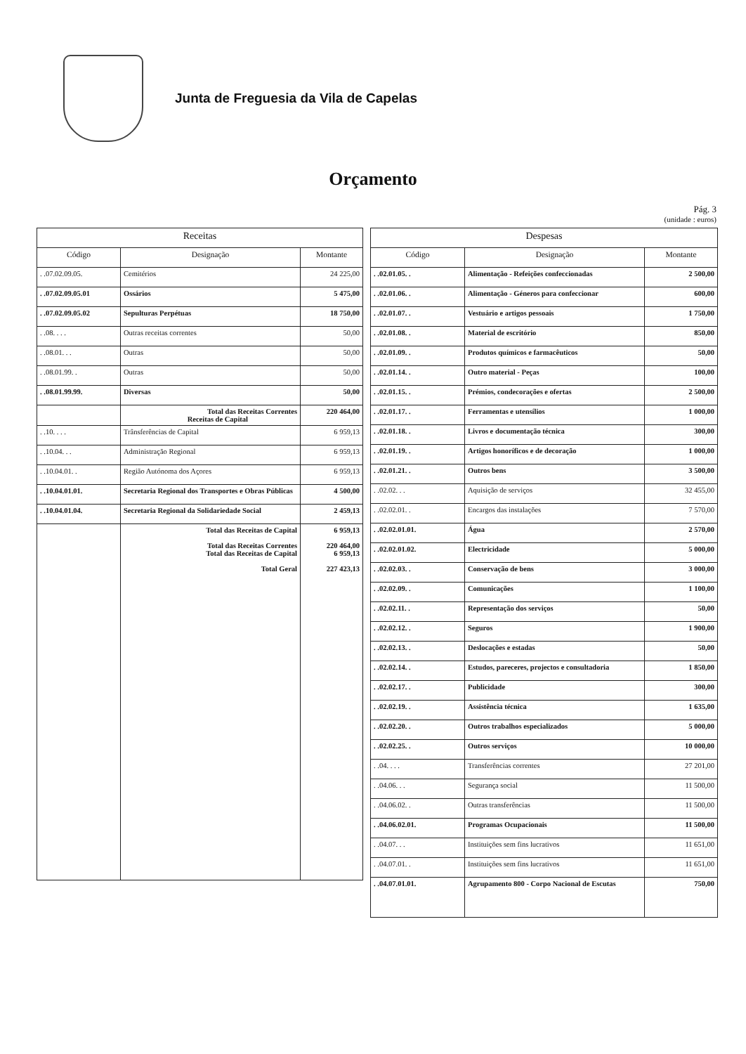Junta de Freguesia da Vila de Capelas
Orçamento
Pág. 3
(unidade : euros)
| Receitas | | |
| --- | --- | --- |
| Código | Designação | Montante |
| . .07.02.09.05. | Cemitérios | 24 225,00 |
| . .07.02.09.05.01 | Ossários | 5 475,00 |
| . .07.02.09.05.02 | Sepulturas Perpétuas | 18 750,00 |
| . .08. . . . | Outras receitas correntes | 50,00 |
| . .08.01. . . | Outras | 50,00 |
| . .08.01.99. . | Outras | 50,00 |
| . .08.01.99.99. | Diversas | 50,00 |
| | Total das Receitas Correntes Receitas de Capital | 220 464,00 |
| . .10. . . . | Trânsferências de Capital | 6 959,13 |
| . .10.04. . . | Administração Regional | 6 959,13 |
| . .10.04.01. . | Região Autónoma dos Açores | 6 959,13 |
| . .10.04.01.01. | Secretaria Regional dos Transportes e Obras Públicas | 4 500,00 |
| . .10.04.01.04. | Secretaria Regional da Solidariedade Social | 2 459,13 |
| | Total das Receitas de Capital Total das Receitas Correntes Total das Receitas de Capital Total Geral | 6 959,13 220 464,00 6 959,13 227 423,13 |
| Despesas | | |
| --- | --- | --- |
| Código | Designação | Montante |
| . .02.01.05. . | Alimentação - Refeições confeccionadas | 2 500,00 |
| . .02.01.06. . | Alimentação - Géneros para confeccionar | 600,00 |
| . .02.01.07. . | Vestuário e artigos pessoais | 1 750,00 |
| . .02.01.08. . | Material de escritório | 850,00 |
| . .02.01.09. . | Produtos químicos e farmacêuticos | 50,00 |
| . .02.01.14. . | Outro material - Peças | 100,00 |
| . .02.01.15. . | Prémios, condecorações e ofertas | 2 500,00 |
| . .02.01.17. . | Ferramentas e utensílios | 1 000,00 |
| . .02.01.18. . | Livros e documentação técnica | 300,00 |
| . .02.01.19. . | Artigos honoríficos e de decoração | 1 000,00 |
| . .02.01.21. . | Outros bens | 3 500,00 |
| . .02.02. . . | Aquisição de serviços | 32 455,00 |
| . .02.02.01. . | Encargos das instalações | 7 570,00 |
| . .02.02.01.01. | Água | 2 570,00 |
| . .02.02.01.02. | Electricidade | 5 000,00 |
| . .02.02.03. . | Conservação de bens | 3 000,00 |
| . .02.02.09. . | Comunicações | 1 100,00 |
| . .02.02.11. . | Representação dos serviços | 50,00 |
| . .02.02.12. . | Seguros | 1 900,00 |
| . .02.02.13. . | Deslocações e estadas | 50,00 |
| . .02.02.14. . | Estudos, pareceres, projectos e consultadoria | 1 850,00 |
| . .02.02.17. . | Publicidade | 300,00 |
| . .02.02.19. . | Assistência técnica | 1 635,00 |
| . .02.02.20. . | Outros trabalhos especializados | 5 000,00 |
| . .02.02.25. . | Outros serviços | 10 000,00 |
| . .04. . . . | Transferências correntes | 27 201,00 |
| . .04.06. . . | Segurança social | 11 500,00 |
| . .04.06.02. . | Outras transferências | 11 500,00 |
| . .04.06.02.01. | Programas Ocupacionais | 11 500,00 |
| . .04.07. . . | Instituições sem fins lucrativos | 11 651,00 |
| . .04.07.01. . | Instituições sem fins lucrativos | 11 651,00 |
| . .04.07.01.01. | Agrupamento 800 - Corpo Nacional de Escutas | 750,00 |